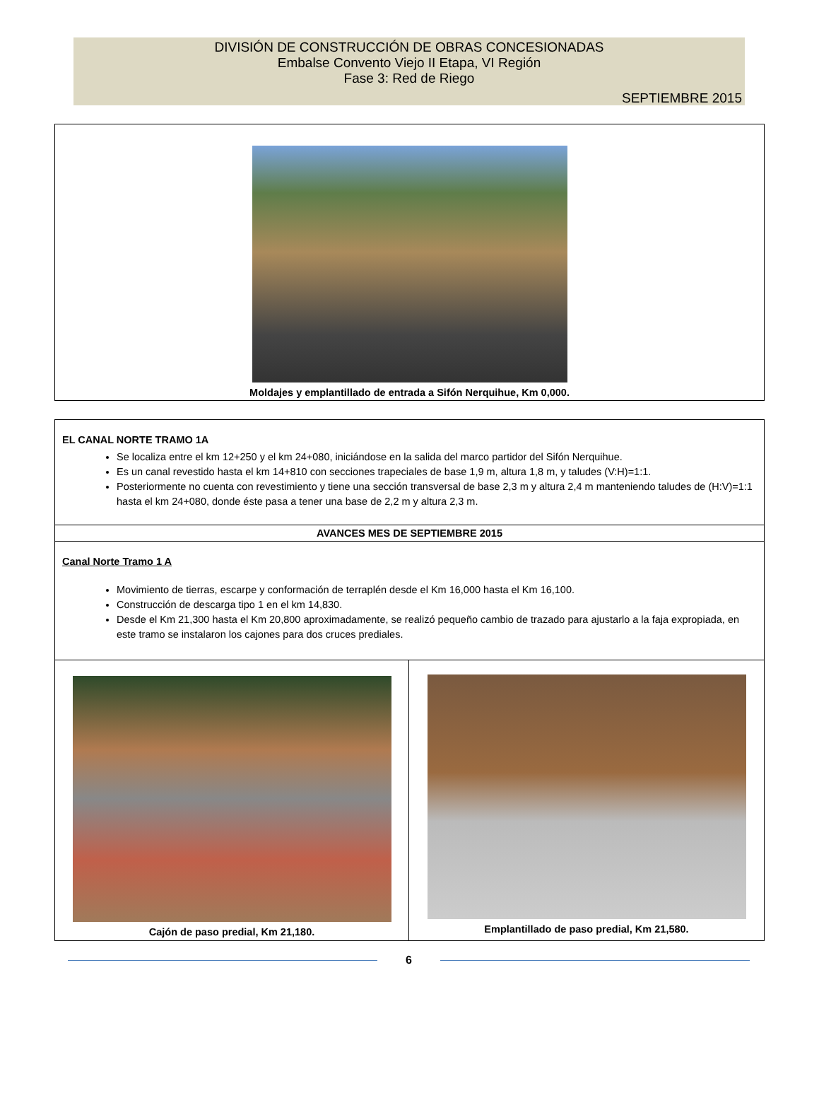DIVISIÓN DE CONSTRUCCIÓN DE OBRAS CONCESIONADAS
Embalse Convento Viejo II Etapa, VI Región
Fase 3: Red de Riego
SEPTIEMBRE 2015
Moldajes y emplantillado de entrada a Sifón Nerquihue, Km 0,000.
| EL CANAL NORTE TRAMO 1A Se localiza entre el km 12+250 y el km 24+080, iniciándose en la salida del marco partidor del Sifón Nerquihue. Es un canal revestido hasta el km 14+810 con secciones trapeciales de base 1,9 m, altura 1,8 m, y taludes (V:H)=1:1. Posteriormente no cuenta con revestimiento y tiene una sección transversal de base 2,3 m y altura 2,4 m manteniendo taludes de (H:V)=1:1 hasta el km 24+080, donde éste pasa a tener una base de 2,2 m y altura 2,3 m. | |
| AVANCES MES DE SEPTIEMBRE 2015 | |
| Canal Norte Tramo 1 A Movimiento de tierras, escarpe y conformación de terraplén desde el Km 16,000 hasta el Km 16,100. Construcción de descarga tipo 1 en el km 14,830. Desde el Km 21,300 hasta el Km 20,800 aproximadamente, se realizó pequeño cambio de trazado para ajustarlo a la faja expropiada, en este tramo se instalaron los cajones para dos cruces prediales. | |
| Cajón de paso predial, Km 21,180. | Emplantillado de paso predial, Km 21,580. |
6